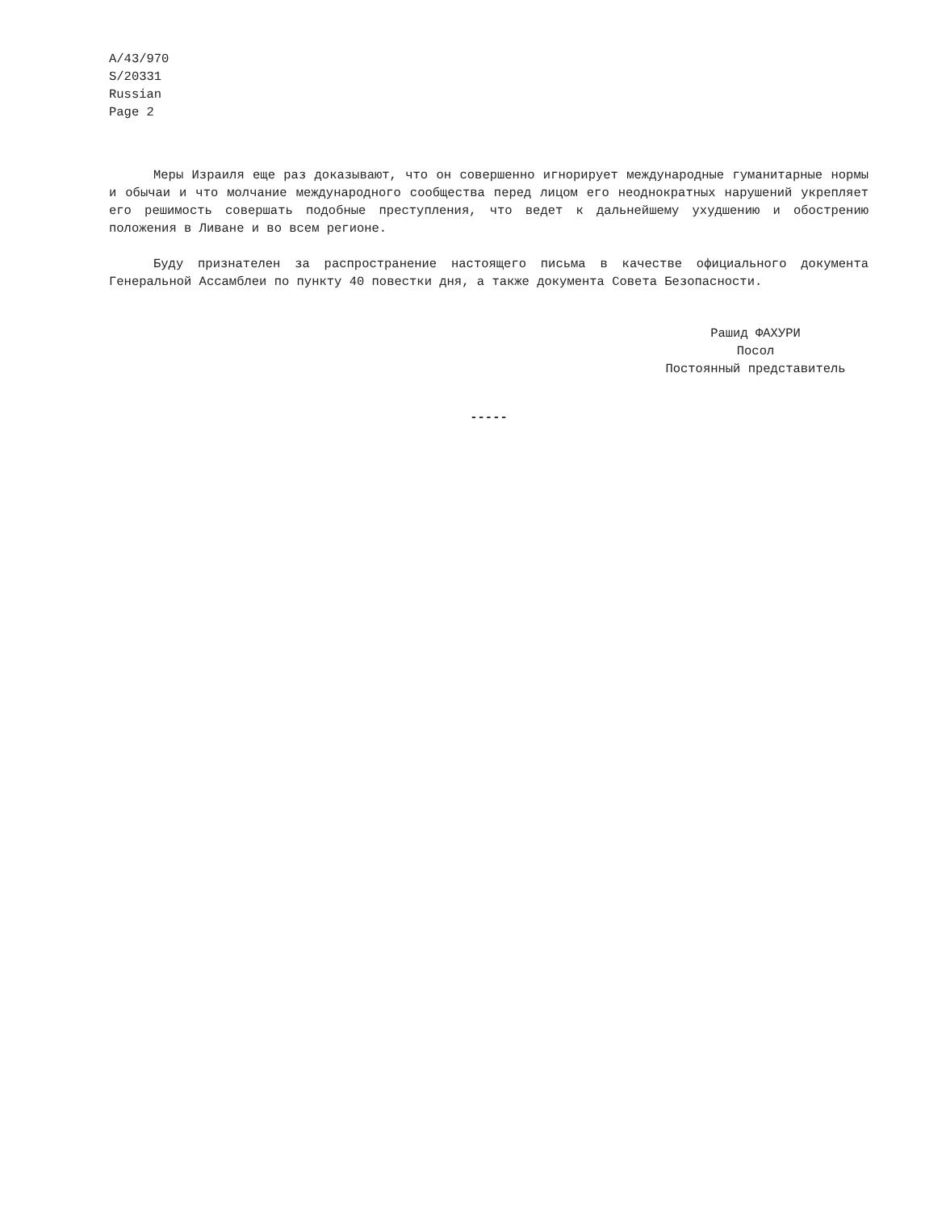A/43/970
S/20331
Russian
Page 2
Меры Израиля еще раз доказывают, что он совершенно игнорирует международные гуманитарные нормы и обычаи и что молчание международного сообщества перед лицом его неоднократных нарушений укрепляет его решимость совершать подобные преступления, что ведет к дальнейшему ухудшению и обострению положения в Ливане и во всем регионе.
Буду признателен за распространение настоящего письма в качестве официального документа Генеральной Ассамблеи по пункту 40 повестки дня, а также документа Совета Безопасности.
Рашид ФАХУРИ
Посол
Постоянный представитель
-----